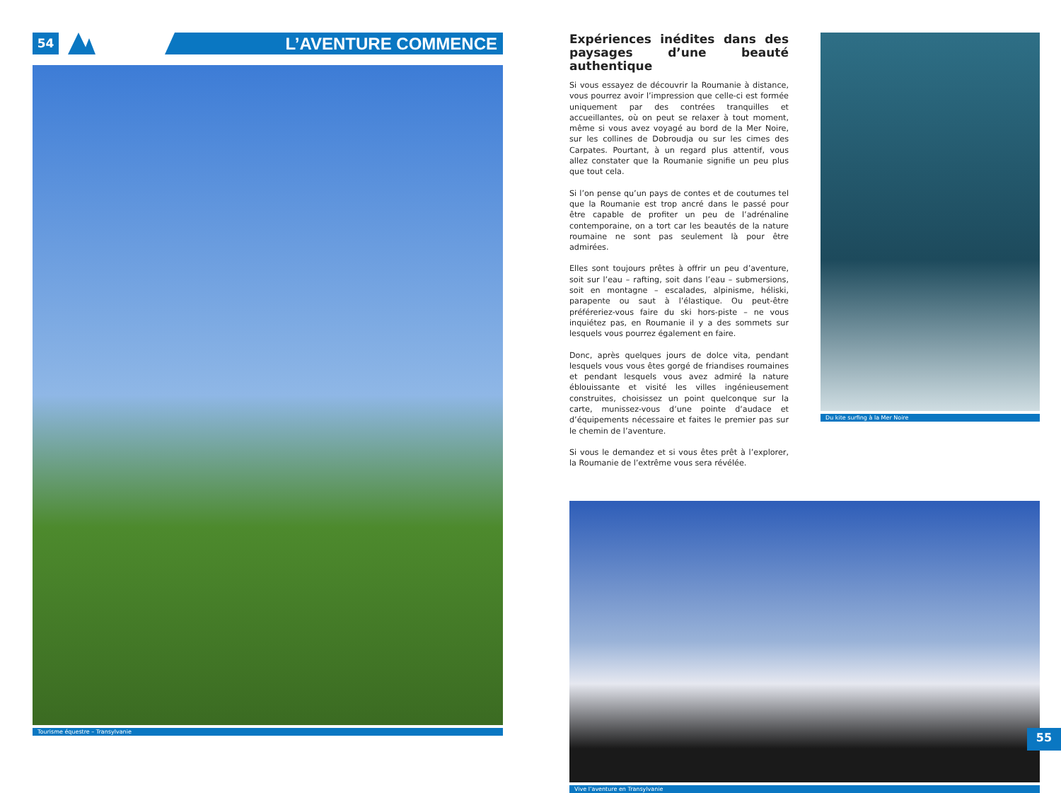54
L’AVENTURE COMMENCE
Tourisme équestre – Transylvanie
Expériences inédites dans des paysages d’une beauté authentique
Si vous essayez de découvrir la Roumanie à distance, vous pourrez avoir l’impression que celle-ci est formée uniquement par des contrées tranquilles et accueillantes, où on peut se relaxer à tout moment, même si vous avez voyagé au bord de la Mer Noire, sur les collines de Dobroudja ou sur les cimes des Carpates. Pourtant, à un regard plus attentif, vous allez constater que la Roumanie signifie un peu plus que tout cela.
Si l’on pense qu’un pays de contes et de coutumes tel que la Roumanie est trop ancré dans le passé pour être capable de profiter un peu de l’adrénaline contemporaine, on a tort car les beautés de la nature roumaine ne sont pas seulement là pour être admirées.
Elles sont toujours prêtes à offrir un peu d’aventure, soit sur l’eau – rafting, soit dans l’eau – submersions, soit en montagne – escalades, alpinisme, héliski, parapente ou saut à l’élastique. Ou peut-être préféreriez-vous faire du ski hors-piste – ne vous inquiétez pas, en Roumanie il y a des sommets sur lesquels vous pourrez également en faire.
Donc, après quelques jours de dolce vita, pendant lesquels vous vous êtes gorgé de friandises roumaines et pendant lesquels vous avez admiré la nature éblouissante et visité les villes ingénieusement construites, choisissez un point quelconque sur la carte, munissez-vous d‘une pointe d‘audace et d’équipements nécessaire et faites le premier pas sur le chemin de l’aventure.
Si vous le demandez et si vous êtes prêt à l’explorer, la Roumanie de l’extrême vous sera révélée.
Du kite surfing à la Mer Noire
Vive l’aventure en Transylvanie
55